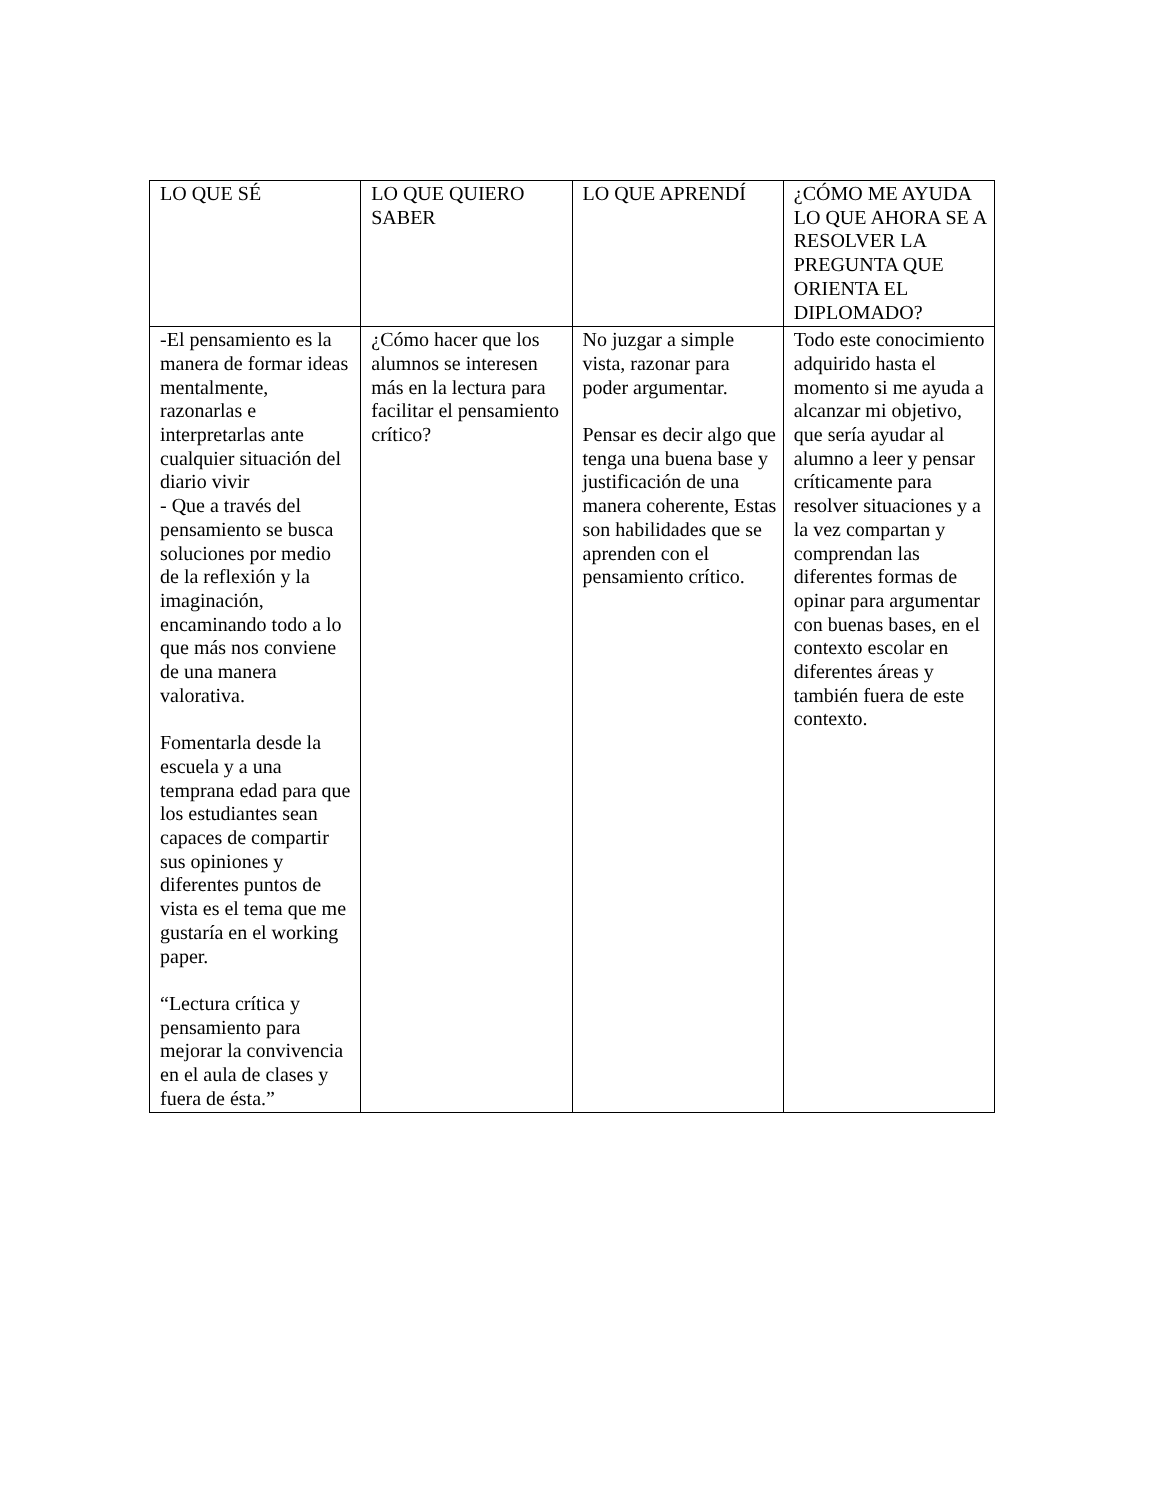| LO QUE SÉ | LO QUE QUIERO SABER | LO QUE APRENDÍ | ¿CÓMO ME AYUDA LO QUE AHORA SE A RESOLVER LA PREGUNTA QUE ORIENTA EL DIPLOMADO? |
| --- | --- | --- | --- |
| -El pensamiento es la manera de formar ideas mentalmente, razonarlas e interpretarlas ante cualquier situación del diario vivir - Que a través del pensamiento se busca soluciones por medio de la reflexión y la imaginación, encaminando todo a lo que más nos conviene de una manera valorativa. Fomentarla desde la escuela y a una temprana edad para que los estudiantes sean capaces de compartir sus opiniones y diferentes puntos de vista es el tema que me gustaría en el working paper. “Lectura crítica y pensamiento para mejorar la convivencia en el aula de clases y fuera de ésta.” | ¿Cómo hacer que los alumnos se interesen más en la lectura para facilitar el pensamiento crítico? | No juzgar a simple vista, razonar para poder argumentar. Pensar es decir algo que tenga una buena base y justificación de una manera coherente, Estas son habilidades que se aprenden con el pensamiento crítico. | Todo este conocimiento adquirido hasta el momento si me ayuda a alcanzar mi objetivo, que sería ayudar al alumno a leer y pensar críticamente para resolver situaciones y a la vez compartan y comprendan las diferentes formas de opinar para argumentar con buenas bases, en el contexto escolar en diferentes áreas y también fuera de este contexto. |